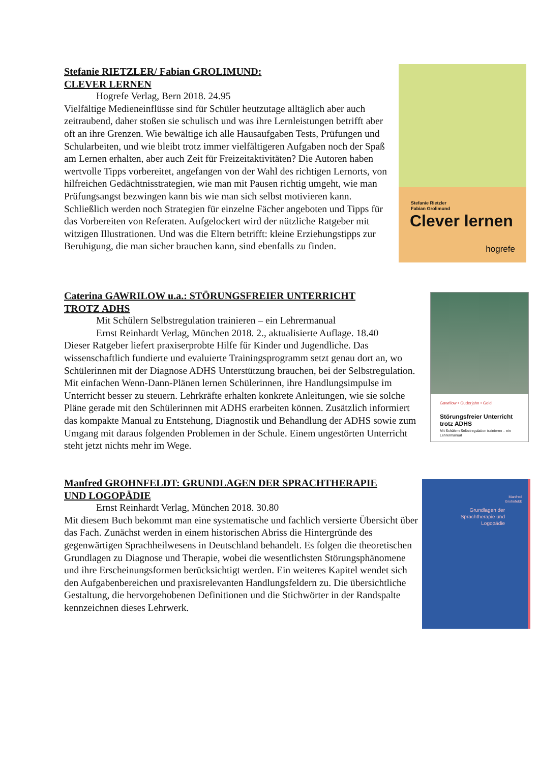Stefanie RIETZLER/ Fabian GROLIMUND:
CLEVER LERNEN
Hogrefe Verlag, Bern 2018. 24.95
Vielfältige Medieneinflüsse sind für Schüler heutzutage alltäglich aber auch zeitraubend, daher stoßen sie schulisch und was ihre Lernleistungen betrifft aber oft an ihre Grenzen. Wie bewältige ich alle Hausaufgaben Tests, Prüfungen und Schularbeiten, und wie bleibt trotz immer vielfältigeren Aufgaben noch der Spaß am Lernen erhalten, aber auch Zeit für Freizeitaktivitäten? Die Autoren haben wertvolle Tipps vorbereitet, angefangen von der Wahl des richtigen Lernorts, von hilfreichen Gedächtnisstrategien, wie man mit Pausen richtig umgeht, wie man Prüfungsangst bezwingen kann bis wie man sich selbst motivieren kann. Schließlich werden noch Strategien für einzelne Fächer angeboten und Tipps für das Vorbereiten von Referaten. Aufgelockert wird der nützliche Ratgeber mit witzigen Illustrationen. Und was die Eltern betrifft: kleine Erziehungstipps zur Beruhigung, die man sicher brauchen kann, sind ebenfalls zu finden.
Stefanie Rietzler
Fabian Grolimund
Clever lernen
hogrefe
Caterina GAWRILOW u.a.: STÖRUNGSFREIER UNTERRICHT
TROTZ ADHS
Mit Schülern Selbstregulation trainieren – ein Lehrermanual
Ernst Reinhardt Verlag, München 2018. 2., aktualisierte Auflage. 18.40
Dieser Ratgeber liefert praxiserprobte Hilfe für Kinder und Jugendliche. Das wissenschaftlich fundierte und evaluierte Trainingsprogramm setzt genau dort an, wo Schülerinnen mit der Diagnose ADHS Unterstützung brauchen, bei der Selbstregulation. Mit einfachen Wenn-Dann-Plänen lernen Schülerinnen, ihre Handlungsimpulse im Unterricht besser zu steuern. Lehrkräfte erhalten konkrete Anleitungen, wie sie solche Pläne gerade mit den Schülerinnen mit ADHS erarbeiten können. Zusätzlich informiert das kompakte Manual zu Entstehung, Diagnostik und Behandlung der ADHS sowie zum Umgang mit daraus folgenden Problemen in der Schule. Einem ungestörten Unterricht steht jetzt nichts mehr im Wege.
Gawrilow • Guderjahn • Gold
Störungsfreier Unterricht trotz ADHS
Mit Schülern Selbstregulation trainieren – ein Lehrermanual
Manfred GROHNFELDT: GRUNDLAGEN DER SPRACHTHERAPIE
UND LOGOPÄDIE
Ernst Reinhardt Verlag, München 2018. 30.80
Mit diesem Buch bekommt man eine systematische und fachlich versierte Übersicht über das Fach. Zunächst werden in einem historischen Abriss die Hintergründe des gegenwärtigen Sprachheilwesens in Deutschland behandelt. Es folgen die theoretischen Grundlagen zu Diagnose und Therapie, wobei die wesentlichsten Störungsphänomene und ihre Erscheinungsformen berücksichtigt werden. Ein weiteres Kapitel wendet sich den Aufgabenbereichen und praxisrelevanten Handlungsfeldern zu. Die übersichtliche Gestaltung, die hervorgehobenen Definitionen und die Stichwörter in der Randspalte kennzeichnen dieses Lehrwerk.
Manfred
Grohnfeldt
Grundlagen der
Sprachtherapie und
Logopädie